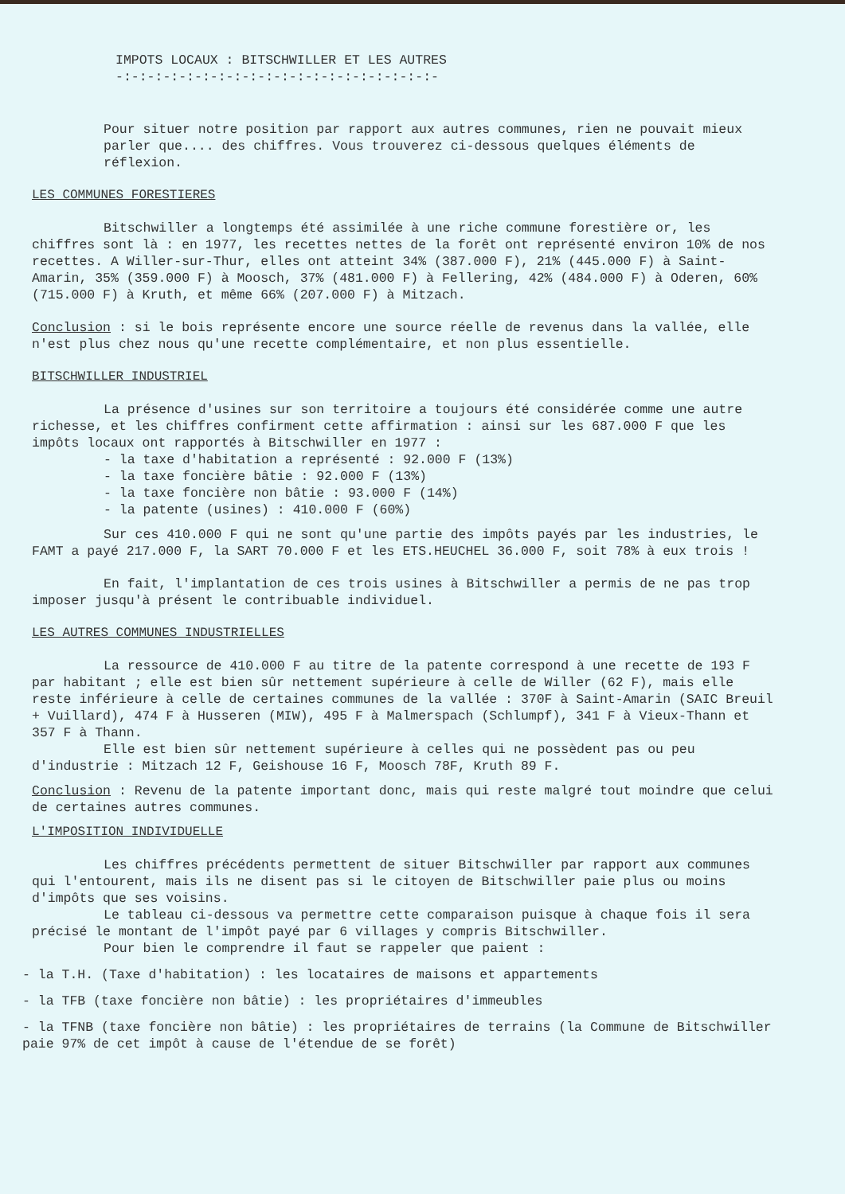IMPOTS LOCAUX : BITSCHWILLER ET LES AUTRES
-:-:-:-:-:-:-:-:-:-:-:-:-:-:-:-:-:-:-:-:-
Pour situer notre position par rapport aux autres communes, rien ne pouvait mieux parler que.... des chiffres. Vous trouverez ci-dessous quelques éléments de réflexion.
LES COMMUNES FORESTIERES
Bitschwiller a longtemps été assimilée à une riche commune forestière or, les chiffres sont là : en 1977, les recettes nettes de la forêt ont représenté environ 10% de nos recettes. A Willer-sur-Thur, elles ont atteint 34% (387.000 F), 21% (445.000 F) à Saint-Amarin, 35% (359.000 F) à Moosch, 37% (481.000 F) à Fellering, 42% (484.000 F) à Oderen, 60% (715.000 F) à Kruth, et même 66% (207.000 F) à Mitzach.
Conclusion : si le bois représente encore une source réelle de revenus dans la vallée, elle n'est plus chez nous qu'une recette complémentaire, et non plus essentielle.
BITSCHWILLER INDUSTRIEL
La présence d'usines sur son territoire a toujours été considérée comme une autre richesse, et les chiffres confirment cette affirmation : ainsi sur les 687.000 F que les impôts locaux ont rapportés à Bitschwiller en 1977 :
- la taxe d'habitation a représenté : 92.000 F (13%)
- la taxe foncière bâtie : 92.000 F (13%)
- la taxe foncière non bâtie : 93.000 F (14%)
- la patente (usines) : 410.000 F (60%)
Sur ces 410.000 F qui ne sont qu'une partie des impôts payés par les industries, le FAMT a payé 217.000 F, la SART 70.000 F et les ETS.HEUCHEL 36.000 F, soit 78% à eux trois !
En fait, l'implantation de ces trois usines à Bitschwiller a permis de ne pas trop imposer jusqu'à présent le contribuable individuel.
LES AUTRES COMMUNES INDUSTRIELLES
La ressource de 410.000 F au titre de la patente correspond à une recette de 193 F par habitant ; elle est bien sûr nettement supérieure à celle de Willer (62 F), mais elle reste inférieure à celle de certaines communes de la vallée : 370F à Saint-Amarin (SAIC Breuil + Vuillard), 474 F à Husseren (MIW), 495 F à Malmerspach (Schlumpf), 341 F à Vieux-Thann et 357 F à Thann.
Elle est bien sûr nettement supérieure à celles qui ne possèdent pas ou peu d'industrie : Mitzach 12 F, Geishouse 16 F, Moosch 78F, Kruth 89 F.
Conclusion : Revenu de la patente important donc, mais qui reste malgré tout moindre que celui de certaines autres communes.
L'IMPOSITION INDIVIDUELLE
Les chiffres précédents permettent de situer Bitschwiller par rapport aux communes qui l'entourent, mais ils ne disent pas si le citoyen de Bitschwiller paie plus ou moins d'impôts que ses voisins.
Le tableau ci-dessous va permettre cette comparaison puisque à chaque fois il sera précisé le montant de l'impôt payé par 6 villages y compris Bitschwiller.
Pour bien le comprendre il faut se rappeler que paient :
- la T.H. (Taxe d'habitation) : les locataires de maisons et appartements
- la TFB (taxe foncière non bâtie) : les propriétaires d'immeubles
- la TFNB (taxe foncière non bâtie) : les propriétaires de terrains (la Commune de Bitschwiller paie 97% de cet impôt à cause de l'étendue de se forêt)